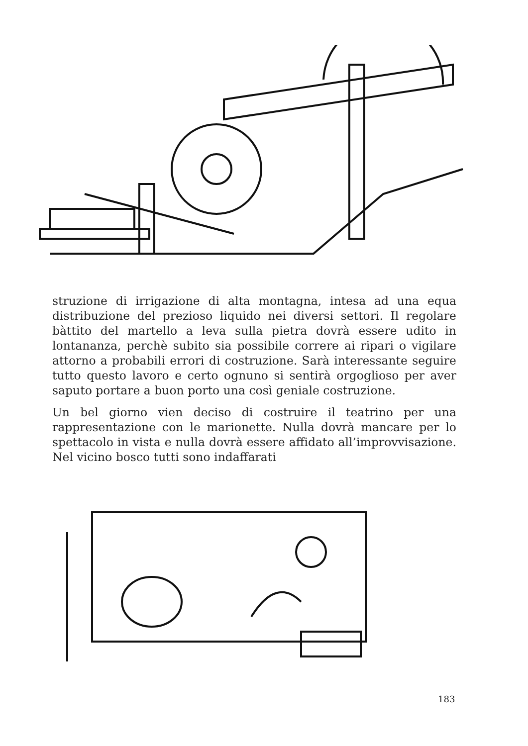struzione di irrigazione di alta montagna, intesa ad una equa distribuzione del prezioso liquido nei diversi settori. Il regolare bàttito del martello a leva sulla pietra dovrà essere udito in lontananza, perchè subito sia possibile correre ai ripari o vigilare attorno a probabili errori di costruzione. Sarà interessante seguire tutto questo lavoro e certo ognuno si sentirà orgoglioso per aver saputo portare a buon porto una così geniale costruzione.
Un bel giorno vien deciso di costruire il teatrino per una rappresentazione con le marionette. Nulla dovrà mancare per lo spettacolo in vista e nulla dovrà essere affidato all’improvvisazione. Nel vicino bosco tutti sono indaffarati
183